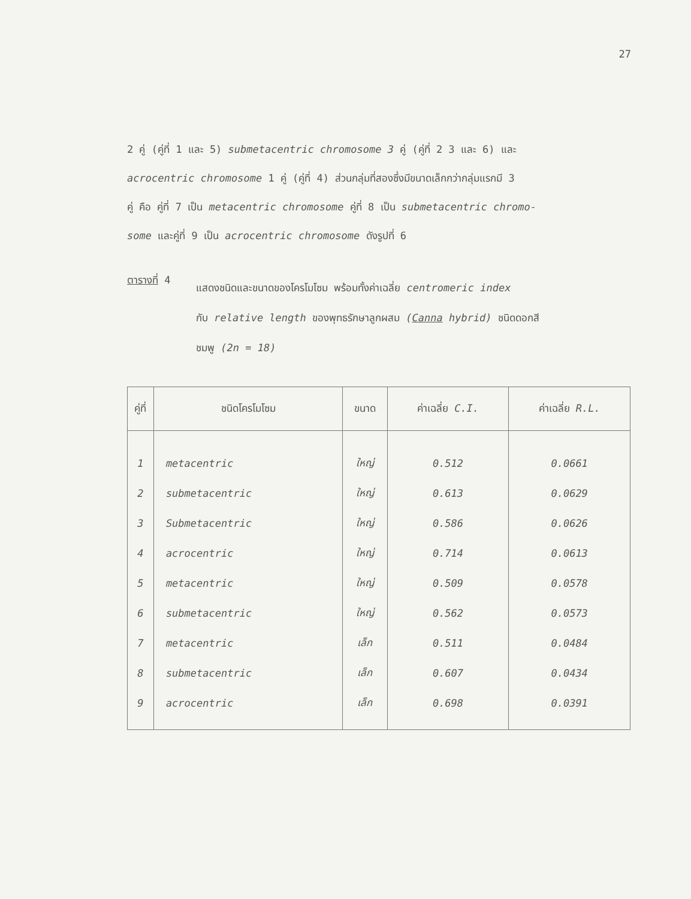27
2 คู่ (คู่ที่ 1 และ 5) submetacentric chromosome 3 คู่ (คู่ที่ 2 3 และ 6) และ
acrocentric chromosome 1 คู่ (คู่ที่ 4) ส่วนกลุ่มที่สองซึ่งมีขนาดเล็กกว่ากลุ่มแรกมี 3
คู่ คือ คู่ที่ 7 เป็น metacentric chromosome คู่ที่ 8 เป็น submetacentric chromo-
some และคู่ที่ 9 เป็น acrocentric chromosome ดังรูปที่ 6
ตารางที่ 4
แสดงชนิดและขนาดของโครโมโซม พร้อมทั้งค่าเฉลี่ย centromeric index
กับ relative length ของพุทธรักษาลูกผสม (Canna hybrid) ชนิดดอกสี
ชมพู (2n = 18)
| คู่ที่ | ชนิดโครโมโซม | ขนาด | ค่าเฉลี่ย C.I. | ค่าเฉลี่ย R.L. |
| --- | --- | --- | --- | --- |
| 1 | metacentric | ใหญ่ | 0.512 | 0.0661 |
| 2 | submetacentric | ใหญ่ | 0.613 | 0.0629 |
| 3 | Submetacentric | ใหญ่ | 0.586 | 0.0626 |
| 4 | acrocentric | ใหญ่ | 0.714 | 0.0613 |
| 5 | metacentric | ใหญ่ | 0.509 | 0.0578 |
| 6 | submetacentric | ใหญ่ | 0.562 | 0.0573 |
| 7 | metacentric | เล็ก | 0.511 | 0.0484 |
| 8 | submetacentric | เล็ก | 0.607 | 0.0434 |
| 9 | acrocentric | เล็ก | 0.698 | 0.0391 |